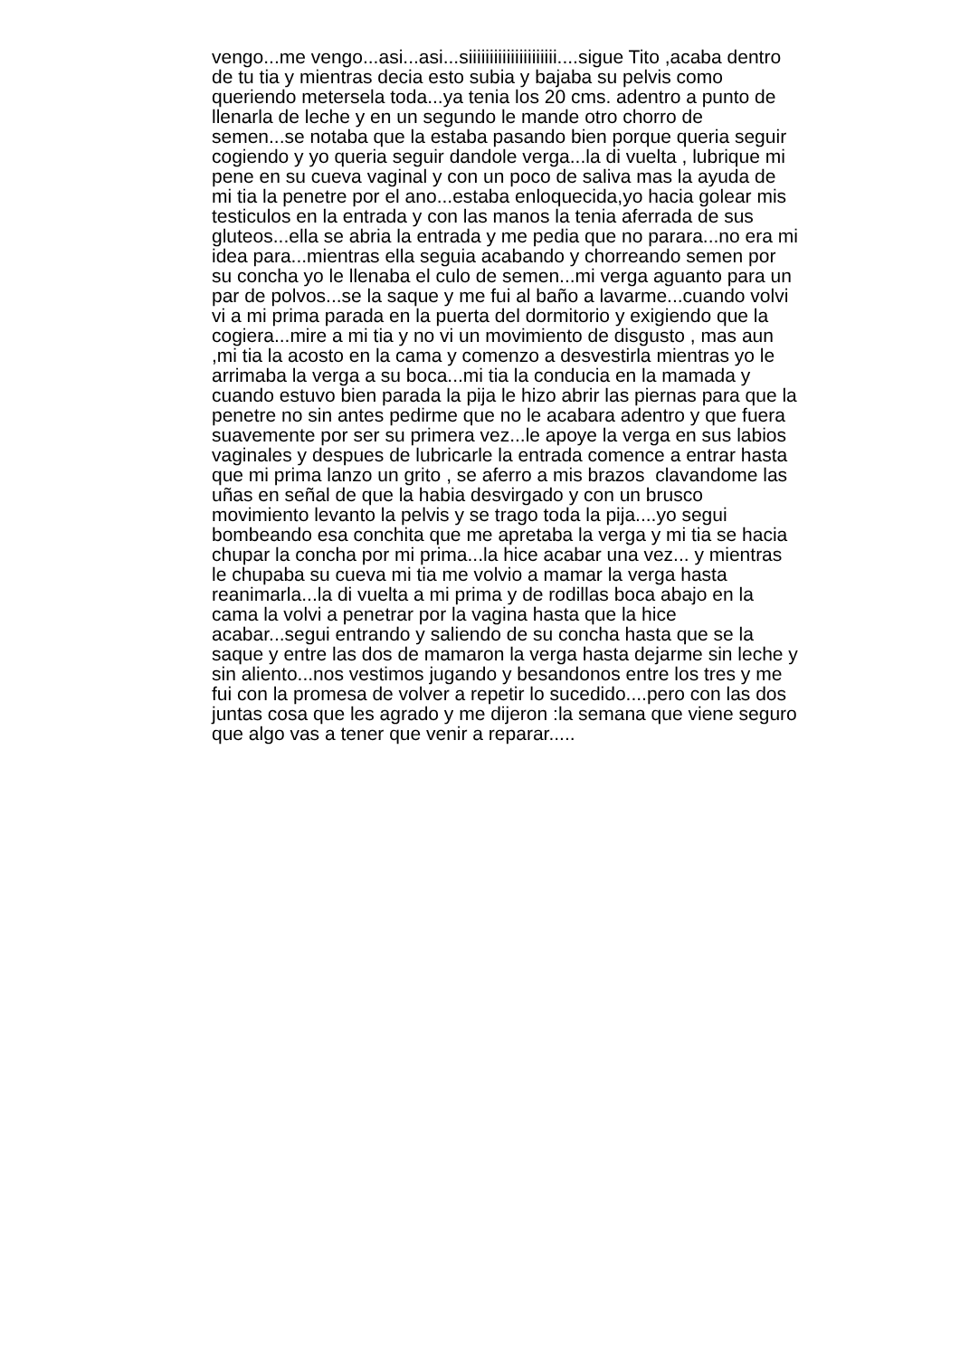vengo...me vengo...asi...asi...siiiiiiiiiiiiiiiiiiiii....sigue Tito ,acaba dentro
de tu tia y mientras decia esto subia y bajaba su pelvis como
queriendo metersela toda...ya tenia los 20 cms. adentro a punto de
llenarla de leche y en un segundo le mande otro chorro de
semen...se notaba que la estaba pasando bien porque queria seguir
cogiendo y yo queria seguir dandole verga...la di vuelta , lubrique mi
pene en su cueva vaginal y con un poco de saliva mas la ayuda de
mi tia la penetre por el ano...estaba enloquecida,yo hacia golear mis
testiculos en la entrada y con las manos la tenia aferrada de sus
gluteos...ella se abria la entrada y me pedia que no parara...no era mi
idea para...mientras ella seguia acabando y chorreando semen por
su concha yo le llenaba el culo de semen...mi verga aguanto para un
par de polvos...se la saque y me fui al baño a lavarme...cuando volvi
vi a mi prima parada en la puerta del dormitorio y exigiendo que la
cogiera...mire a mi tia y no vi un movimiento de disgusto , mas aun
,mi tia la acosto en la cama y comenzo a desvestirla mientras yo le
arrimaba la verga a su boca...mi tia la conducia en la mamada y
cuando estuvo bien parada la pija le hizo abrir las piernas para que la
penetre no sin antes pedirme que no le acabara adentro y que fuera
suavemente por ser su primera vez...le apoye la verga en sus labios
vaginales y despues de lubricarle la entrada comence a entrar hasta
que mi prima lanzo un grito , se aferro a mis brazos clavandome las
uñas en señal de que la habia desvirgado y con un brusco
movimiento levanto la pelvis y se trago toda la pija....yo segui
bombeando esa conchita que me apretaba la verga y mi tia se hacia
chupar la concha por mi prima...la hice acabar una vez... y mientras
le chupaba su cueva mi tia me volvio a mamar la verga hasta
reanimarla...la di vuelta a mi prima y de rodillas boca abajo en la
cama la volvi a penetrar por la vagina hasta que la hice
acabar...segui entrando y saliendo de su concha hasta que se la
saque y entre las dos de mamaron la verga hasta dejarme sin leche y
sin aliento...nos vestimos jugando y besandonos entre los tres y me
fui con la promesa de volver a repetir lo sucedido....pero con las dos
juntas cosa que les agrado y me dijeron :la semana que viene seguro
que algo vas a tener que venir a reparar.....